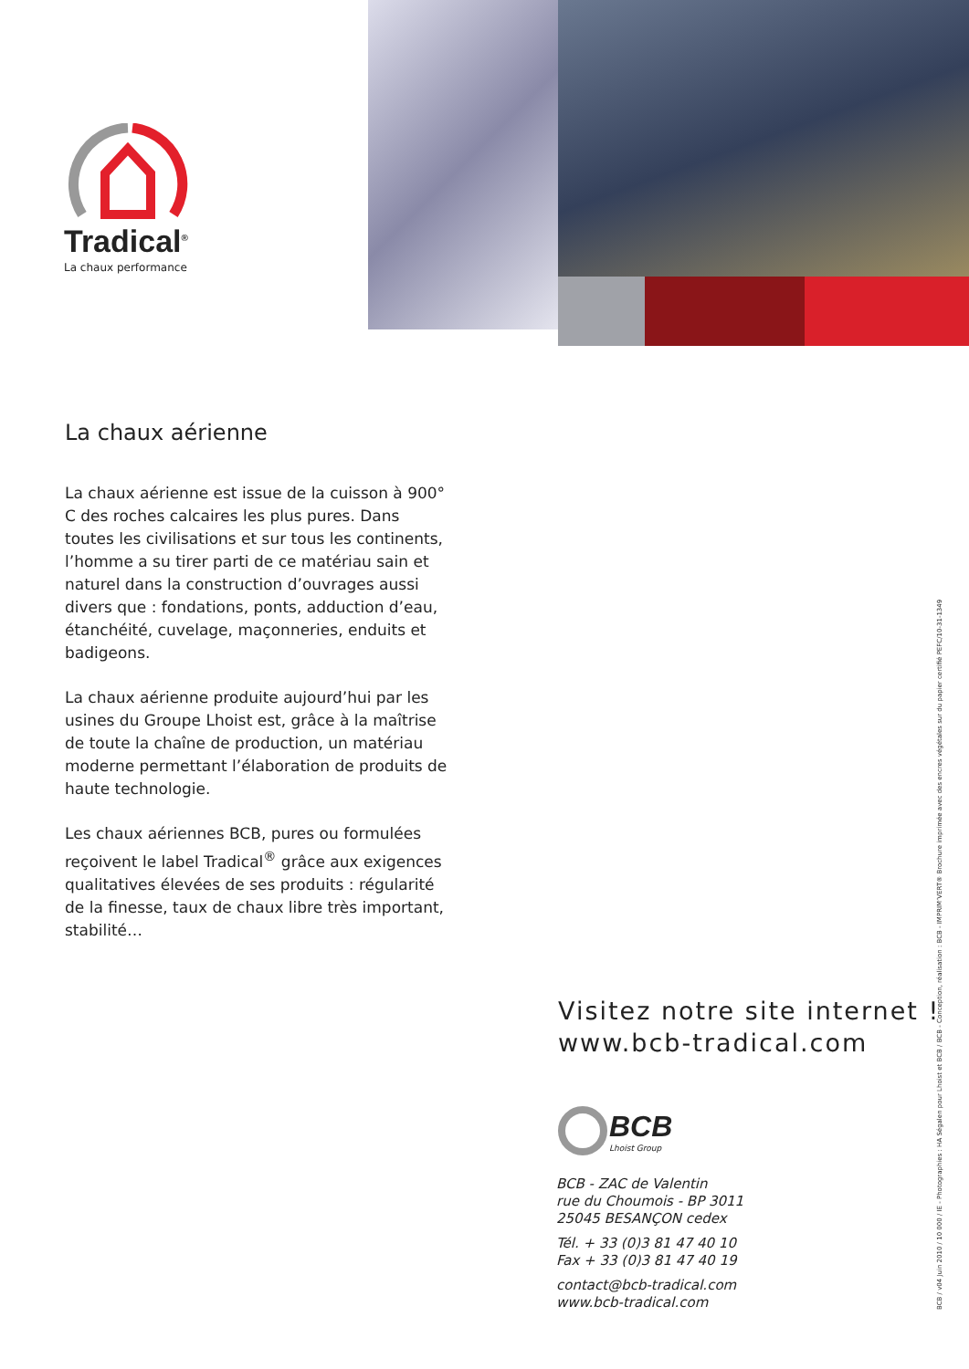Tradical<sup>®</sup>
La chaux performance
La chaux aérienne
La chaux aérienne est issue de la cuisson à 900° C des roches calcaires les plus pures. Dans toutes les civilisations et sur tous les continents, l’homme a su tirer parti de ce matériau sain et naturel dans la construction d’ouvrages aussi divers que : fondations, ponts, adduction d’eau, étanchéité, cuvelage, maçonneries, enduits et badigeons.
La chaux aérienne produite aujourd’hui par les usines du Groupe Lhoist est, grâce à la maîtrise de toute la chaîne de production, un matériau moderne permettant l’élaboration de produits de haute technologie.
Les chaux aériennes BCB, pures ou formulées reçoivent le label Tradical<sup>®</sup> grâce aux exigences qualitatives élevées de ses produits : régularité de la finesse, taux de chaux libre très important, stabilité…
Visitez notre site internet !
www.bcb-tradical.com
BCB
Lhoist Group
BCB - ZAC de Valentin
rue du Choumois - BP 3011
25045 BESANÇON cedex
Tél. + 33 (0)3 81 47 40 10
Fax + 33 (0)3 81 47 40 19
contact@bcb-tradical.com
www.bcb-tradical.com
BCB / v04 Juin 2010 / 10 000 / IE - Photographies : HA Ségalen pour Lhoist et BCB / BCB - Conception, réalisation : BCB - IMPRIM’VERT® Brochure imprimée avec des encres végétales sur du papier certifié PEFC/10-31-1349